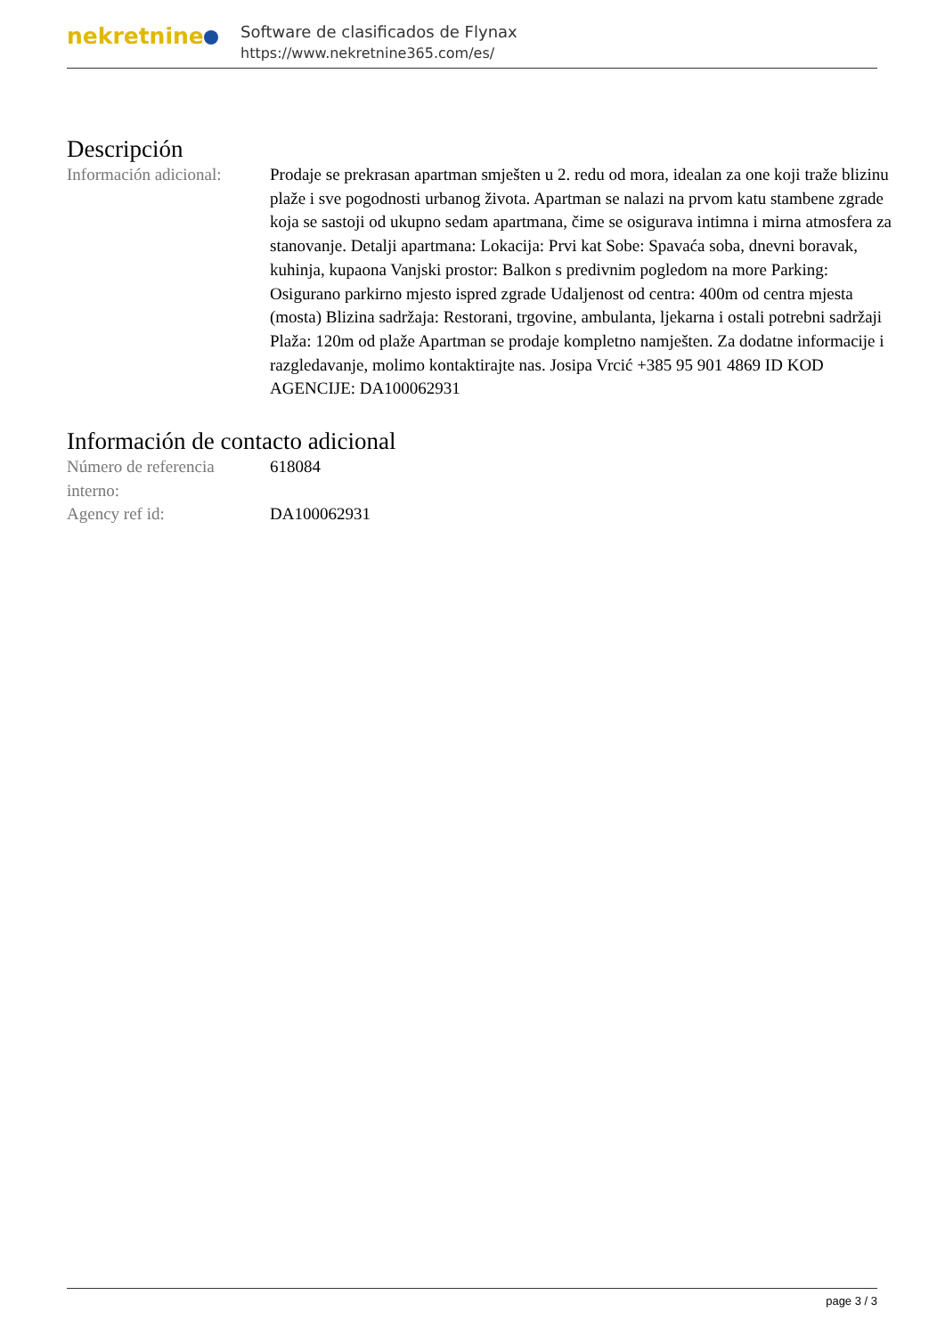nekretnine
Software de clasificados de Flynax
https://www.nekretnine365.com/es/
Descripción
| Información adicional: | Prodaje se prekrasan apartman smješten u 2. redu od mora, idealan za one koji traže blizinu plaže i sve pogodnosti urbanog života. Apartman se nalazi na prvom katu stambene zgrade koja se sastoji od ukupno sedam apartmana, čime se osigurava intimna i mirna atmosfera za stanovanje. Detalji apartmana: Lokacija: Prvi kat Sobe: Spavaća soba, dnevni boravak, kuhinja, kupaona Vanjski prostor: Balkon s predivnim pogledom na more Parking: Osigurano parkirno mjesto ispred zgrade Udaljenost od centra: 400m od centra mjesta (mosta) Blizina sadržaja: Restorani, trgovine, ambulanta, ljekarna i ostali potrebni sadržaji Plaža: 120m od plaže Apartman se prodaje kompletno namješten. Za dodatne informacije i razgledavanje, molimo kontaktirajte nas. Josipa Vrcić +385 95 901 4869 ID KOD AGENCIJE: DA100062931 |
Información de contacto adicional
| Número de referencia interno: | 618084 |
| Agency ref id: | DA100062931 |
page 3 / 3